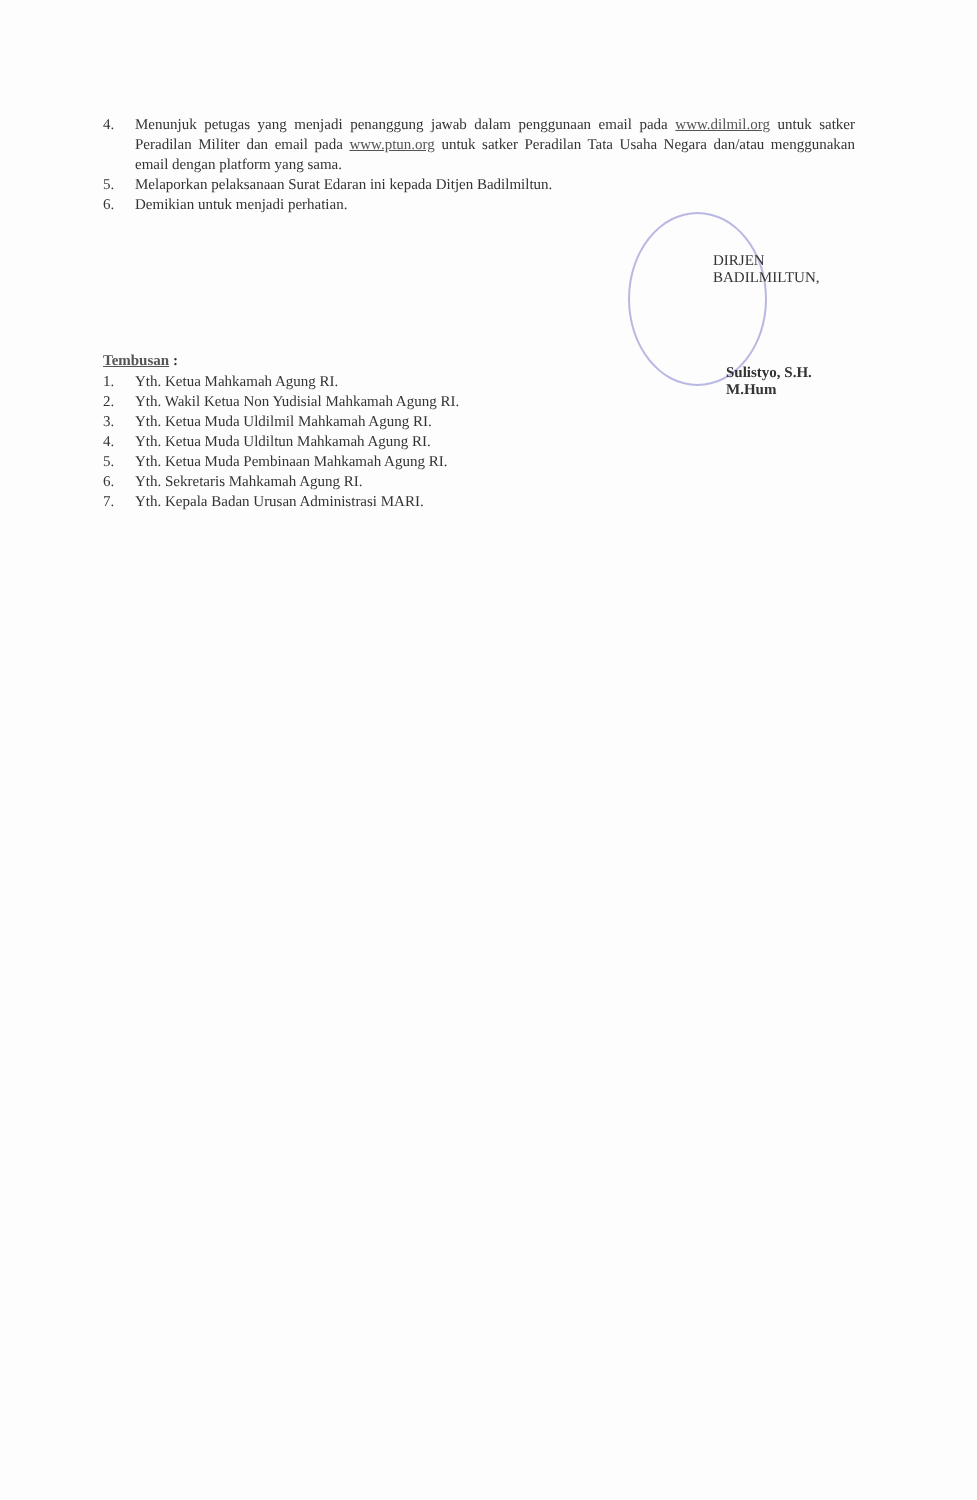4. Menunjuk petugas yang menjadi penanggung jawab dalam penggunaan email pada www.dilmil.org untuk satker Peradilan Militer dan email pada www.ptun.org untuk satker Peradilan Tata Usaha Negara dan/atau menggunakan email dengan platform yang sama.
5. Melaporkan pelaksanaan Surat Edaran ini kepada Ditjen Badilmiltun.
6. Demikian untuk menjadi perhatian.
DIRJEN BADILMILTUN,
Sulistyo, S.H. M.Hum
Tembusan :
1. Yth. Ketua Mahkamah Agung RI.
2. Yth. Wakil Ketua Non Yudisial Mahkamah Agung RI.
3. Yth. Ketua Muda Uldilmil Mahkamah Agung RI.
4. Yth. Ketua Muda Uldiltun Mahkamah Agung RI.
5. Yth. Ketua Muda Pembinaan Mahkamah Agung RI.
6. Yth. Sekretaris Mahkamah Agung RI.
7. Yth. Kepala Badan Urusan Administrasi MARI.